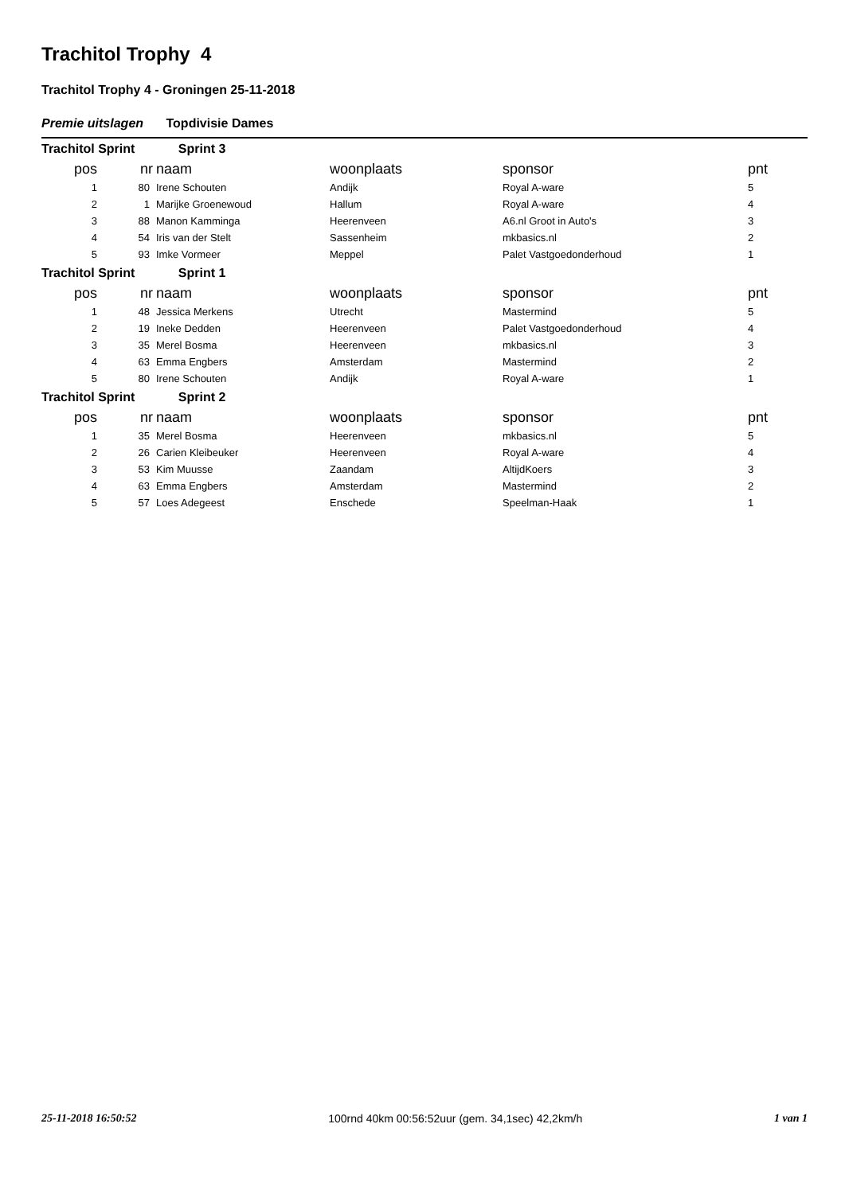Trachitol Trophy 4
Trachitol Trophy 4 - Groningen 25-11-2018
Premie uitslagen Topdivisie Dames
Trachitol Sprint Sprint 3
| pos | nr | naam | woonplaats | sponsor | pnt |
| --- | --- | --- | --- | --- | --- |
| 1 | 80 | Irene Schouten | Andijk | Royal A-ware | 5 |
| 2 | 1 | Marijke Groenewoud | Hallum | Royal A-ware | 4 |
| 3 | 88 | Manon Kamminga | Heerenveen | A6.nl Groot in Auto's | 3 |
| 4 | 54 | Iris van der Stelt | Sassenheim | mkbasics.nl | 2 |
| 5 | 93 | Imke Vormeer | Meppel | Palet Vastgoedonderhoud | 1 |
Trachitol Sprint Sprint 1
| pos | nr | naam | woonplaats | sponsor | pnt |
| --- | --- | --- | --- | --- | --- |
| 1 | 48 | Jessica Merkens | Utrecht | Mastermind | 5 |
| 2 | 19 | Ineke Dedden | Heerenveen | Palet Vastgoedonderhoud | 4 |
| 3 | 35 | Merel Bosma | Heerenveen | mkbasics.nl | 3 |
| 4 | 63 | Emma Engbers | Amsterdam | Mastermind | 2 |
| 5 | 80 | Irene Schouten | Andijk | Royal A-ware | 1 |
Trachitol Sprint Sprint 2
| pos | nr | naam | woonplaats | sponsor | pnt |
| --- | --- | --- | --- | --- | --- |
| 1 | 35 | Merel Bosma | Heerenveen | mkbasics.nl | 5 |
| 2 | 26 | Carien Kleibeuker | Heerenveen | Royal A-ware | 4 |
| 3 | 53 | Kim Muusse | Zaandam | AltijdKoers | 3 |
| 4 | 63 | Emma Engbers | Amsterdam | Mastermind | 2 |
| 5 | 57 | Loes Adegeest | Enschede | Speelman-Haak | 1 |
25-11-2018 16:50:52 100rnd 40km 00:56:52uur (gem. 34,1sec) 42,2km/h 1 van 1